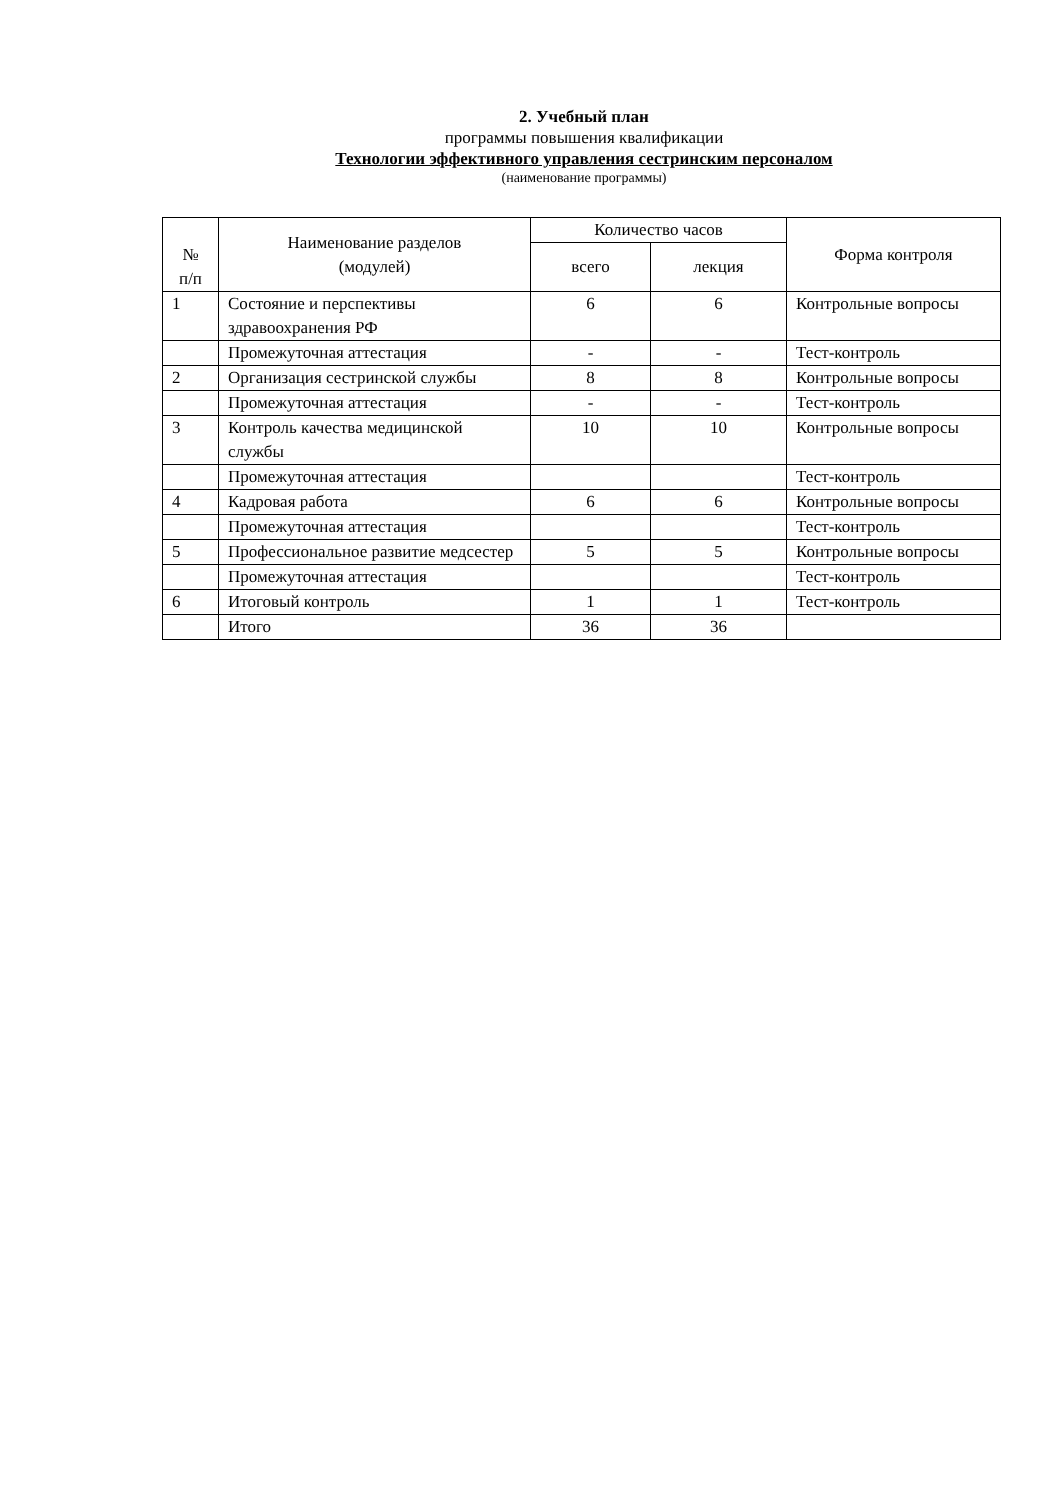2. Учебный план
программы повышения квалификации
Технологии эффективного управления сестринским персоналом
(наименование программы)
| № п/п | Наименование разделов (модулей) | Количество часов | | Форма контроля |
| --- | --- | --- | --- | --- |
| | | всего | лекция | |
| 1 | Состояние и перспективы здравоохранения РФ | 6 | 6 | Контрольные вопросы |
| | Промежуточная аттестация | - | - | Тест-контроль |
| 2 | Организация сестринской службы | 8 | 8 | Контрольные вопросы |
| | Промежуточная аттестация | - | - | Тест-контроль |
| 3 | Контроль качества медицинской службы | 10 | 10 | Контрольные вопросы |
| | Промежуточная аттестация | | | Тест-контроль |
| 4 | Кадровая работа | 6 | 6 | Контрольные вопросы |
| | Промежуточная аттестация | | | Тест-контроль |
| 5 | Профессиональное развитие медсестер | 5 | 5 | Контрольные вопросы |
| | Промежуточная аттестация | | | Тест-контроль |
| 6 | Итоговый контроль | 1 | 1 | Тест-контроль |
| | Итого | 36 | 36 | |